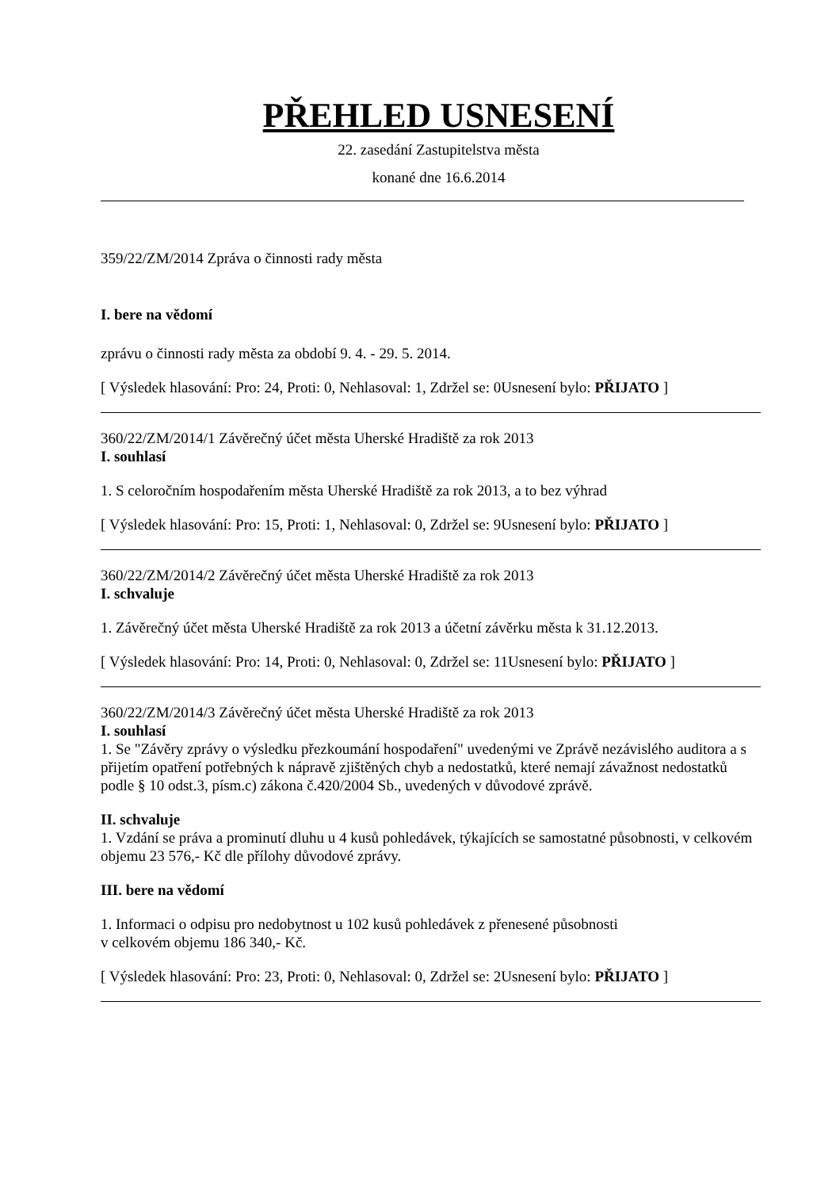PŘEHLED USNESENÍ
22. zasedání Zastupitelstva města
konané dne 16.6.2014
359/22/ZM/2014 Zpráva o činnosti rady města
I. bere na vědomí
zprávu o činnosti rady města za období 9. 4. - 29. 5. 2014.
[ Výsledek hlasování: Pro: 24, Proti: 0, Nehlasoval: 1, Zdržel se: 0Usnesení bylo: PŘIJATO ]
360/22/ZM/2014/1 Závěrečný účet města Uherské Hradiště za rok 2013
I. souhlasí
1. S celoročním hospodařením města Uherské Hradiště za rok 2013, a to bez výhrad
[ Výsledek hlasování: Pro: 15, Proti: 1, Nehlasoval: 0, Zdržel se: 9Usnesení bylo: PŘIJATO ]
360/22/ZM/2014/2 Závěrečný účet města Uherské Hradiště za rok 2013
I. schvaluje
1. Závěrečný účet města Uherské Hradiště za rok 2013 a účetní závěrku města k 31.12.2013.
[ Výsledek hlasování: Pro: 14, Proti: 0, Nehlasoval: 0, Zdržel se: 11Usnesení bylo: PŘIJATO ]
360/22/ZM/2014/3 Závěrečný účet města Uherské Hradiště za rok 2013
I. souhlasí
1. Se "Závěry zprávy o výsledku přezkoumání hospodaření" uvedenými ve Zprávě nezávislého auditora a s přijetím opatření potřebných k nápravě zjištěných chyb a nedostatků, které nemají závažnost nedostatků podle § 10 odst.3, písm.c) zákona č.420/2004 Sb., uvedených v důvodové zprávě.
II. schvaluje
1. Vzdání se práva a prominutí dluhu u 4 kusů pohledávek, týkajících se samostatné působnosti, v celkovém objemu 23 576,- Kč dle přílohy důvodové zprávy.
III. bere na vědomí
1. Informaci o odpisu pro nedobytnost u 102 kusů pohledávek z přenesené působnosti
v celkovém objemu 186 340,- Kč.
[ Výsledek hlasování: Pro: 23, Proti: 0, Nehlasoval: 0, Zdržel se: 2Usnesení bylo: PŘIJATO ]